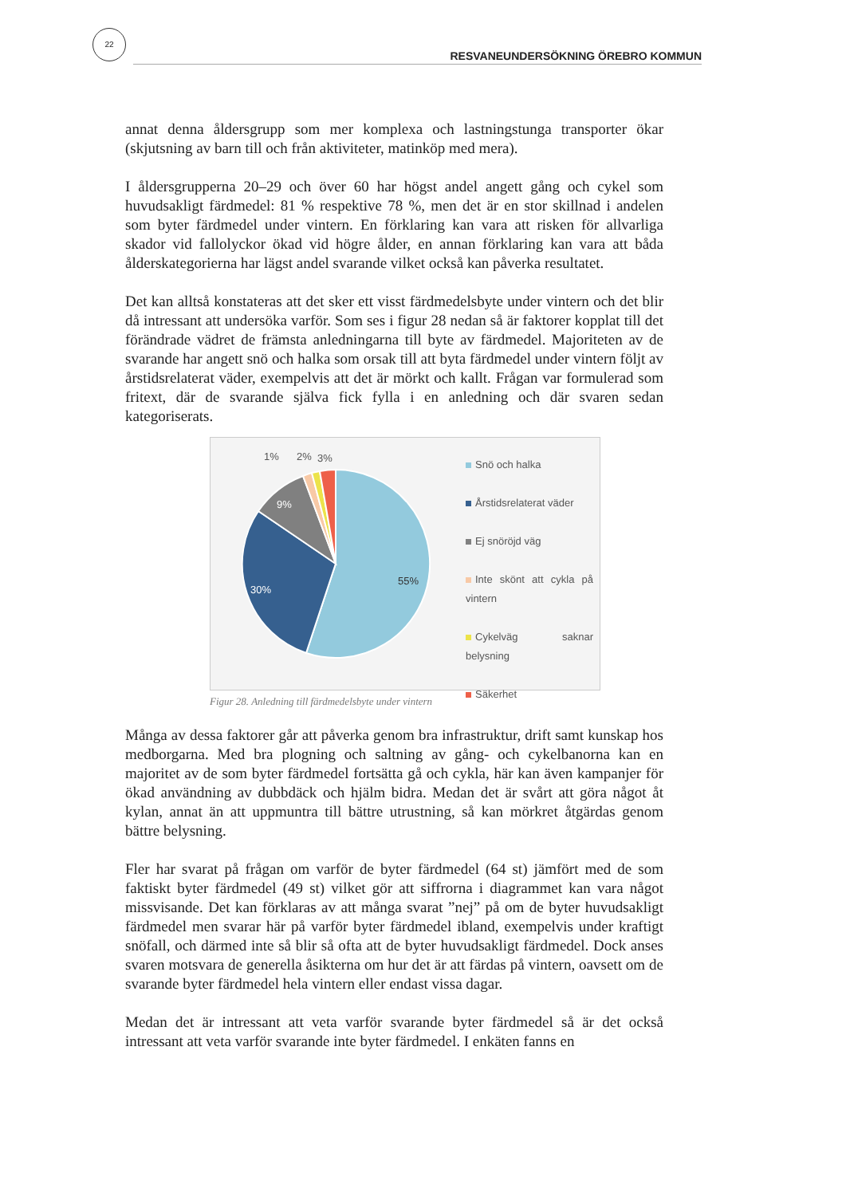22
RESVANEUNDERSÖKNING ÖREBRO KOMMUN
annat denna åldersgrupp som mer komplexa och lastningstunga transporter ökar (skjutsning av barn till och från aktiviteter, matinköp med mera).
I åldersgrupperna 20–29 och över 60 har högst andel angett gång och cykel som huvudsakligt färdmedel: 81 % respektive 78 %, men det är en stor skillnad i andelen som byter färdmedel under vintern. En förklaring kan vara att risken för allvarliga skador vid fallolyckor ökad vid högre ålder, en annan förklaring kan vara att båda ålderskategorierna har lägst andel svarande vilket också kan påverka resultatet.
Det kan alltså konstateras att det sker ett visst färdmedelsbyte under vintern och det blir då intressant att undersöka varför. Som ses i figur 28 nedan så är faktorer kopplat till det förändrade vädret de främsta anledningarna till byte av färdmedel. Majoriteten av de svarande har angett snö och halka som orsak till att byta färdmedel under vintern följt av årstidsrelaterat väder, exempelvis att det är mörkt och kallt. Frågan var formulerad som fritext, där de svarande själva fick fylla i en anledning och där svaren sedan kategoriserats.
55%
30%
9%
1%
2%
3%
Snö och halka
Årstidsrelaterat väder
Ej snöröjd väg
Inte skönt att cykla på vintern
Cykelväg saknar belysning
Säkerhet
Figur 28. Anledning till färdmedelsbyte under vintern
Många av dessa faktorer går att påverka genom bra infrastruktur, drift samt kunskap hos medborgarna. Med bra plogning och saltning av gång- och cykelbanorna kan en majoritet av de som byter färdmedel fortsätta gå och cykla, här kan även kampanjer för ökad användning av dubbdäck och hjälm bidra. Medan det är svårt att göra något åt kylan, annat än att uppmuntra till bättre utrustning, så kan mörkret åtgärdas genom bättre belysning.
Fler har svarat på frågan om varför de byter färdmedel (64 st) jämfört med de som faktiskt byter färdmedel (49 st) vilket gör att siffrorna i diagrammet kan vara något missvisande. Det kan förklaras av att många svarat ”nej” på om de byter huvudsakligt färdmedel men svarar här på varför byter färdmedel ibland, exempelvis under kraftigt snöfall, och därmed inte så blir så ofta att de byter huvudsakligt färdmedel. Dock anses svaren motsvara de generella åsikterna om hur det är att färdas på vintern, oavsett om de svarande byter färdmedel hela vintern eller endast vissa dagar.
Medan det är intressant att veta varför svarande byter färdmedel så är det också intressant att veta varför svarande inte byter färdmedel. I enkäten fanns en